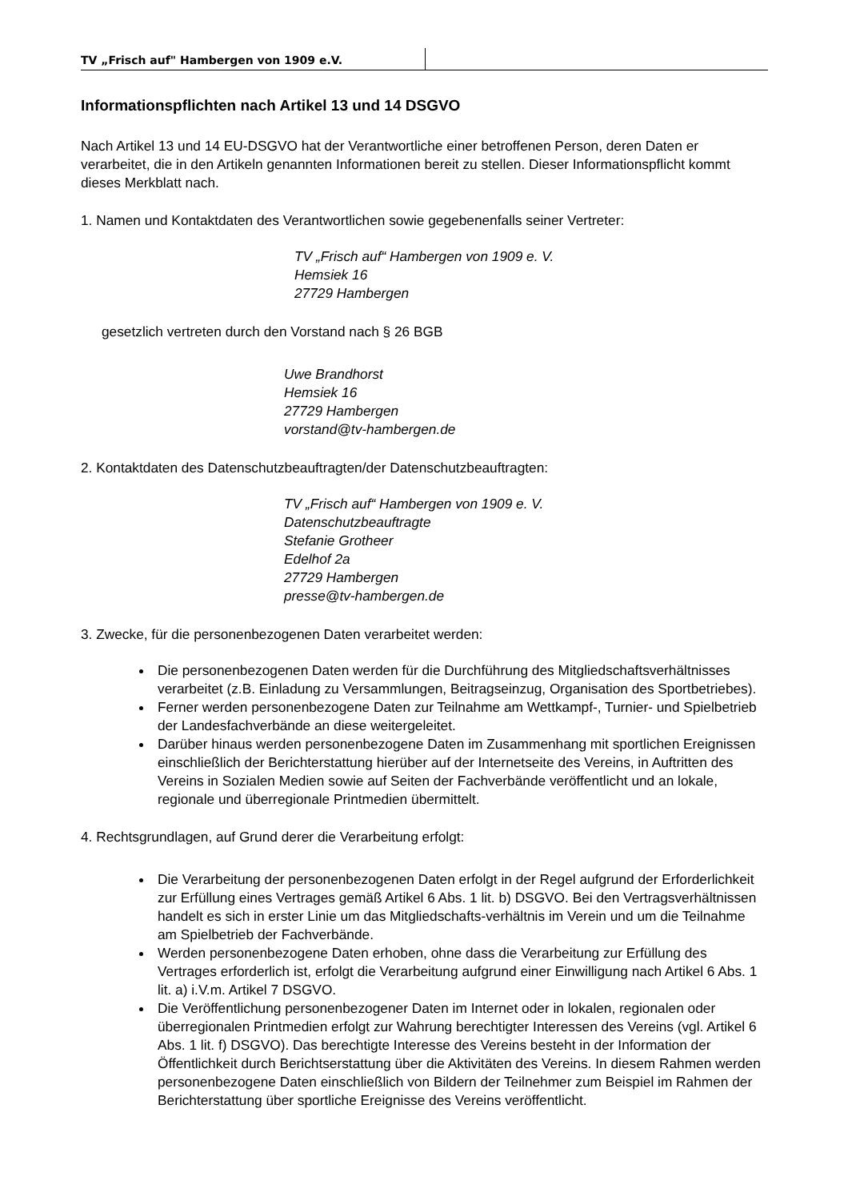TV „Frisch auf" Hambergen von 1909 e.V.
Informationspflichten nach Artikel 13 und 14 DSGVO
Nach Artikel 13 und 14 EU-DSGVO hat der Verantwortliche einer betroffenen Person, deren Daten er verarbeitet, die in den Artikeln genannten Informationen bereit zu stellen. Dieser Informationspflicht kommt dieses Merkblatt nach.
1. Namen und Kontaktdaten des Verantwortlichen sowie gegebenenfalls seiner Vertreter:
TV „Frisch auf“ Hambergen von 1909 e. V.
Hemsiek 16
27729 Hambergen
gesetzlich vertreten durch den Vorstand nach § 26 BGB
Uwe Brandhorst
Hemsiek 16
27729 Hambergen
vorstand@tv-hambergen.de
2. Kontaktdaten des Datenschutzbeauftragten/der Datenschutzbeauftragten:
TV „Frisch auf“ Hambergen von 1909 e. V.
Datenschutzbeauftragte
Stefanie Grotheer
Edelhof 2a
27729 Hambergen
presse@tv-hambergen.de
3. Zwecke, für die personenbezogenen Daten verarbeitet werden:
Die personenbezogenen Daten werden für die Durchführung des Mitgliedschaftsverhältnisses verarbeitet (z.B. Einladung zu Versammlungen, Beitragseinzug, Organisation des Sportbetriebes).
Ferner werden personenbezogene Daten zur Teilnahme am Wettkampf-, Turnier- und Spielbetrieb der Landesfachverbände an diese weitergeleitet.
Darüber hinaus werden personenbezogene Daten im Zusammenhang mit sportlichen Ereignissen einschließlich der Berichterstattung hierüber auf der Internetseite des Vereins, in Auftritten des Vereins in Sozialen Medien sowie auf Seiten der Fachverbände veröffentlicht und an lokale, regionale und überregionale Printmedien übermittelt.
4. Rechtsgrundlagen, auf Grund derer die Verarbeitung erfolgt:
Die Verarbeitung der personenbezogenen Daten erfolgt in der Regel aufgrund der Erforderlichkeit zur Erfüllung eines Vertrages gemäß Artikel 6 Abs. 1 lit. b) DSGVO. Bei den Vertragsverhältnissen handelt es sich in erster Linie um das Mitgliedschafts-verhältnis im Verein und um die Teilnahme am Spielbetrieb der Fachverbände.
Werden personenbezogene Daten erhoben, ohne dass die Verarbeitung zur Erfüllung des Vertrages erforderlich ist, erfolgt die Verarbeitung aufgrund einer Einwilligung nach Artikel 6 Abs. 1 lit. a) i.V.m. Artikel 7 DSGVO.
Die Veröffentlichung personenbezogener Daten im Internet oder in lokalen, regionalen oder überregionalen Printmedien erfolgt zur Wahrung berechtigter Interessen des Vereins (vgl. Artikel 6 Abs. 1 lit. f) DSGVO). Das berechtigte Interesse des Vereins besteht in der Information der Öffentlichkeit durch Berichtserstattung über die Aktivitäten des Vereins. In diesem Rahmen werden personenbezogene Daten einschließlich von Bildern der Teilnehmer zum Beispiel im Rahmen der
Berichterstattung über sportliche Ereignisse des Vereins veröffentlicht.